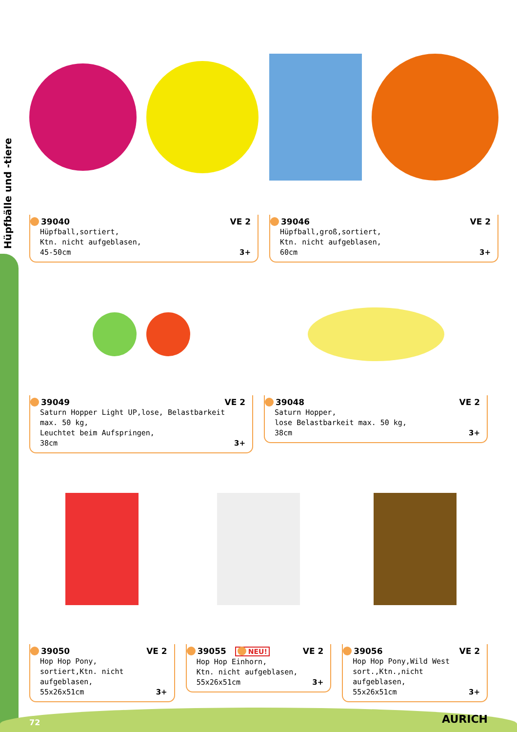Hüpfbälle und -tiere
39040 VE 2
Hüpfball,sortiert,
Ktn. nicht aufgeblasen,
45-50cm
3+
39046 VE 2
Hüpfball,groß,sortiert,
Ktn. nicht aufgeblasen,
60cm
3+
39049 VE 2
Saturn Hopper Light UP,lose, Belastbarkeit max. 50 kg,
Leuchtet beim Aufspringen,
38cm
3+
39048 VE 2
Saturn Hopper,
lose Belastbarkeit max. 50 kg,
38cm
3+
39050 VE 2
Hop Hop Pony,
sortiert,Ktn. nicht aufgeblasen,
55x26x51cm
3+
39055 NEU! VE 2
Hop Hop Einhorn,
Ktn. nicht aufgeblasen,
55x26x51cm
3+
39056 VE 2
Hop Hop Pony,Wild West
sort.,Ktn.,nicht aufgeblasen,
55x26x51cm
3+
72 AURICH